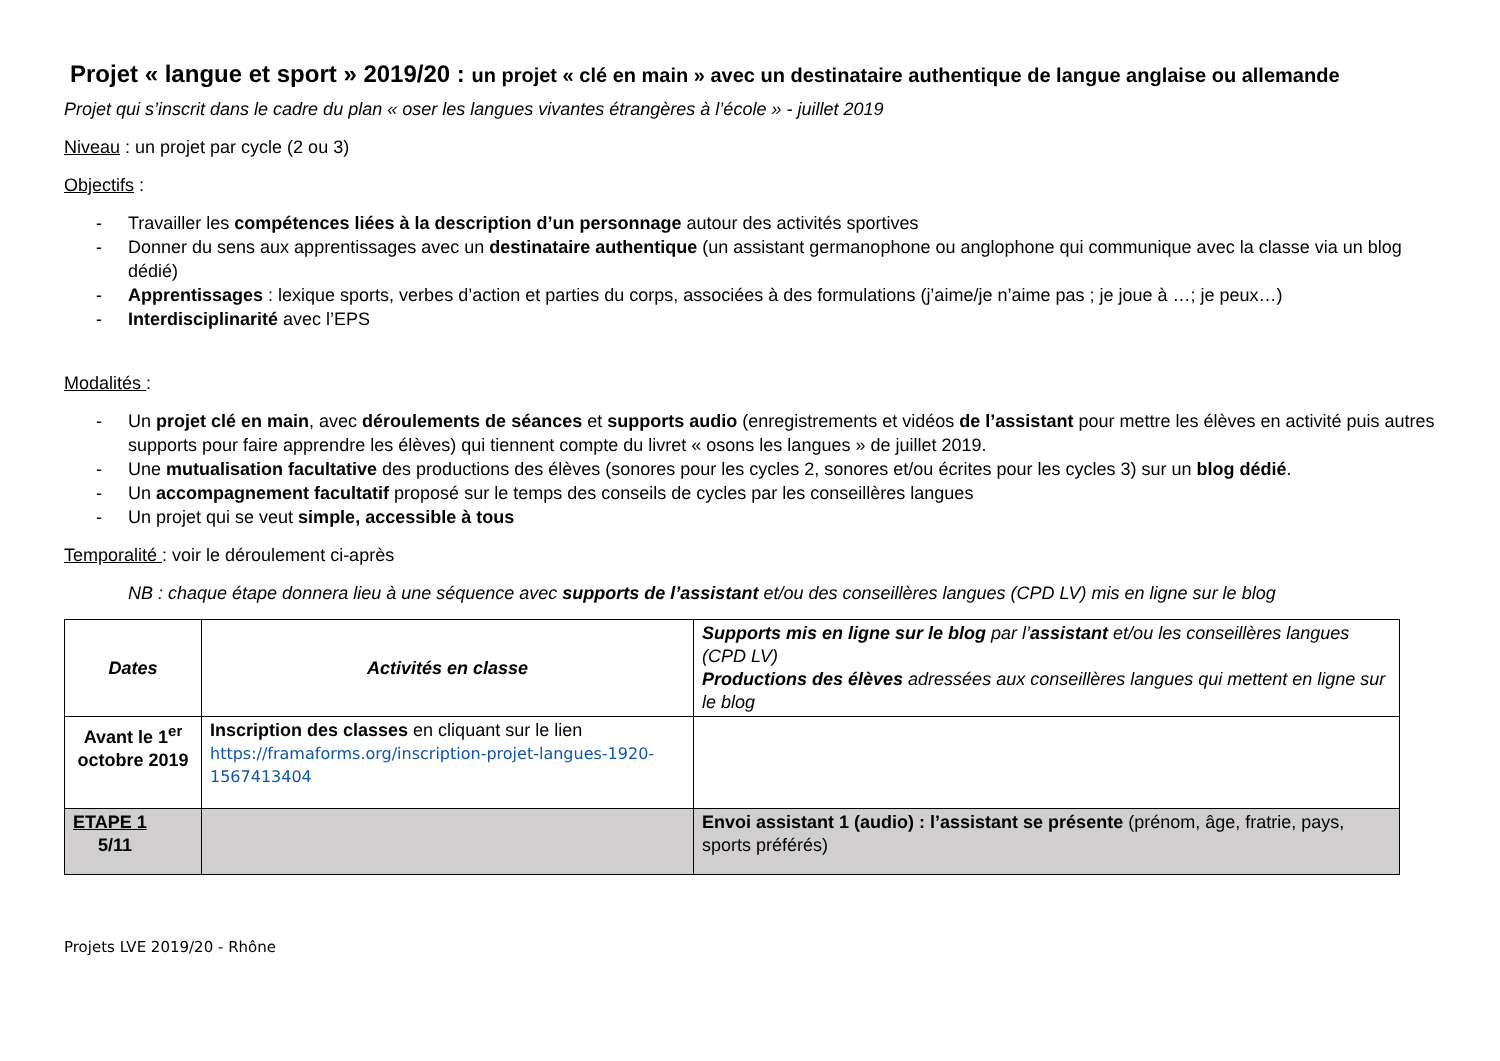Projet « langue et sport » 2019/20 : un projet « clé en main » avec un destinataire authentique de langue anglaise ou allemande
Projet qui s’inscrit dans le cadre du plan « oser les langues vivantes étrangères à l’école » - juillet 2019
Niveau : un projet par cycle (2 ou 3)
Objectifs :
- Travailler les compétences liées à la description d’un personnage autour des activités sportives
- Donner du sens aux apprentissages avec un destinataire authentique (un assistant germanophone ou anglophone qui communique avec la classe via un blog dédié)
- Apprentissages : lexique sports, verbes d’action et parties du corps, associées à des formulations (j’aime/je n’aime pas ; je joue à …; je peux…)
- Interdisciplinarité avec l’EPS
Modalités :
- Un projet clé en main, avec déroulements de séances et supports audio (enregistrements et vidéos de l’assistant pour mettre les élèves en activité puis autres supports pour faire apprendre les élèves) qui tiennent compte du livret « osons les langues » de juillet 2019.
- Une mutualisation facultative des productions des élèves (sonores pour les cycles 2, sonores et/ou écrites pour les cycles 3) sur un blog dédié.
- Un accompagnement facultatif proposé sur le temps des conseils de cycles par les conseillères langues
- Un projet qui se veut simple, accessible à tous
Temporalité : voir le déroulement ci-après
NB : chaque étape donnera lieu à une séquence avec supports de l’assistant et/ou des conseillères langues (CPD LV) mis en ligne sur le blog
| Dates | Activités en classe | Supports mis en ligne sur le blog par l’ assistant et/ou les conseillères langues (CPD LV) Productions des élèves adressées aux conseillères langues qui mettent en ligne sur le blog |
| Avant le 1<sup>er</sup> octobre 2019 | Inscription des classes en cliquant sur le lien https://framaforms.org/inscription-projet-langues-1920-1567413404 | |
| ETAPE 1 5/11 | | Envoi assistant 1 (audio) : l’assistant se présente (prénom, âge, fratrie, pays, sports préférés) |
Projets LVE 2019/20 - Rhône